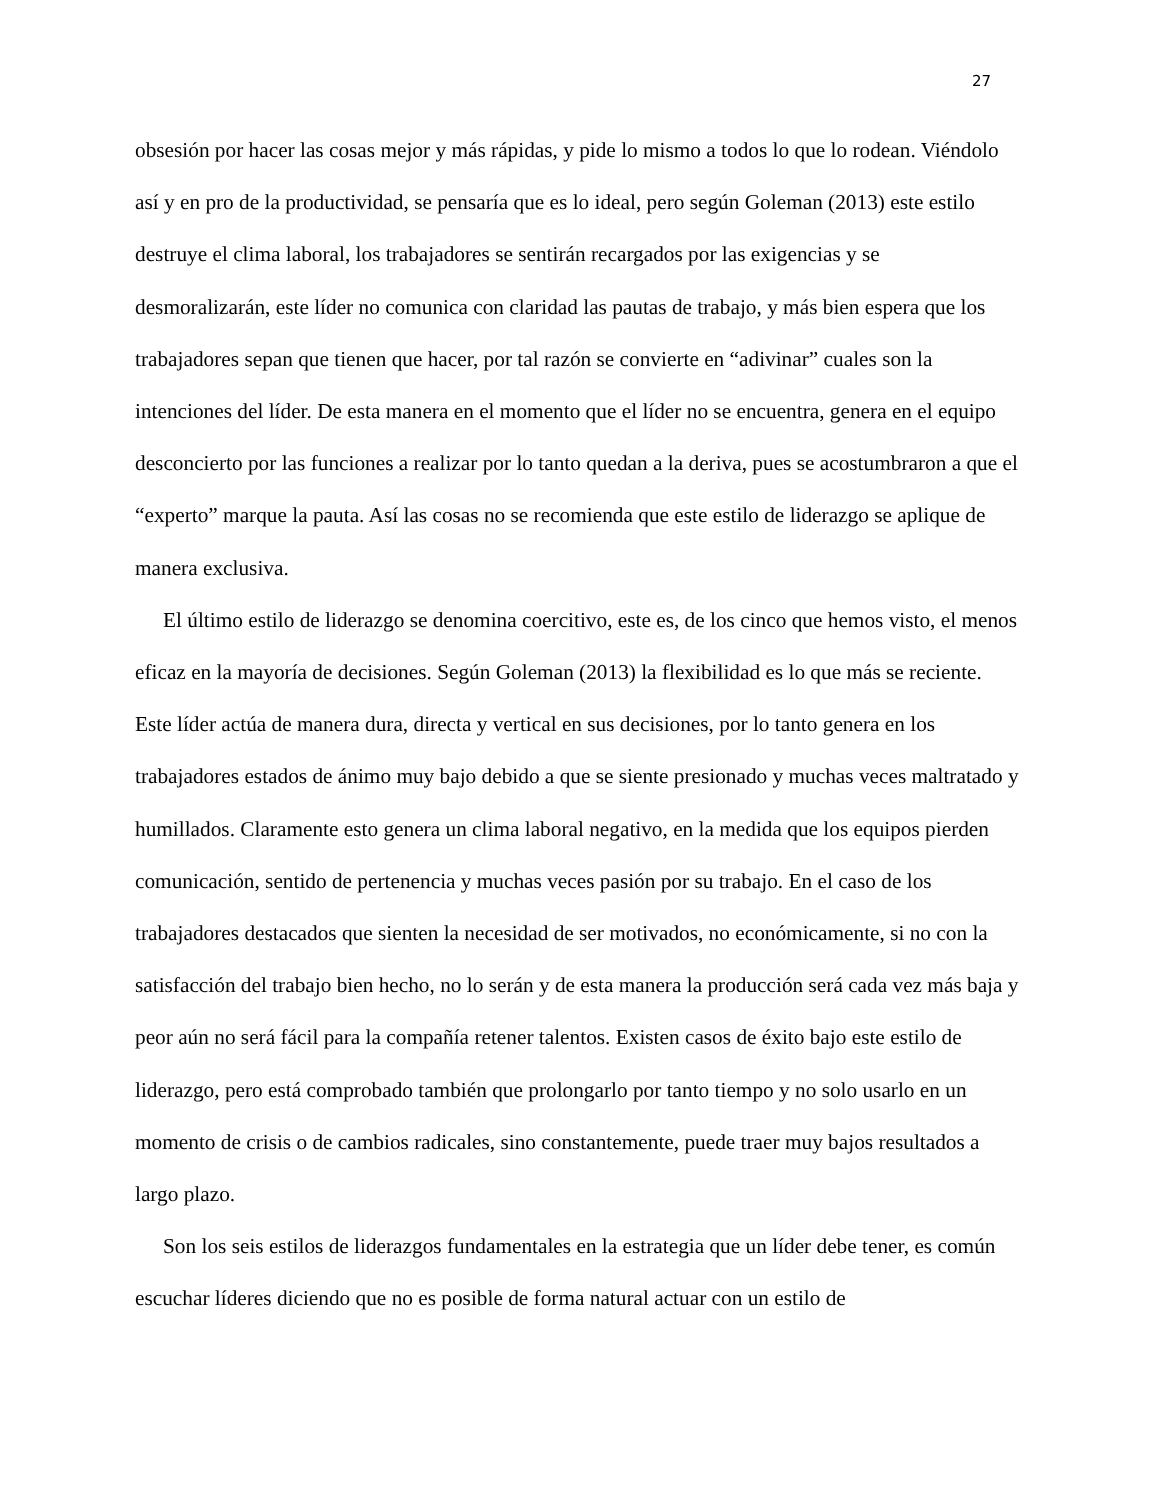27
obsesión por hacer las cosas mejor y más rápidas, y pide lo mismo a todos lo que lo rodean. Viéndolo así y en pro de la productividad, se pensaría que es lo ideal, pero según Goleman (2013) este estilo destruye el clima laboral, los trabajadores se sentirán recargados por las exigencias y se desmoralizarán, este líder no comunica con claridad las pautas de trabajo, y más bien espera que los trabajadores sepan que tienen que hacer, por tal razón se convierte en “adivinar” cuales son la intenciones del líder. De esta manera en el momento que el líder no se encuentra, genera en el equipo desconcierto por las funciones a realizar por lo tanto quedan a la deriva, pues se acostumbraron a que el “experto” marque la pauta. Así las cosas no se recomienda que este estilo de liderazgo se aplique de manera exclusiva.
El último estilo de liderazgo se denomina coercitivo, este es, de los cinco que hemos visto, el menos eficaz en la mayoría de decisiones. Según Goleman (2013) la flexibilidad es lo que más se reciente. Este líder actúa de manera dura, directa y vertical en sus decisiones, por lo tanto genera en los trabajadores estados de ánimo muy bajo debido a que se siente presionado y muchas veces maltratado y humillados. Claramente esto genera un clima laboral negativo, en la medida que los equipos pierden comunicación, sentido de pertenencia y muchas veces pasión por su trabajo. En el caso de los trabajadores destacados que sienten la necesidad de ser motivados, no económicamente, si no con la satisfacción del trabajo bien hecho, no lo serán y de esta manera la producción será cada vez más baja y peor aún no será fácil para la compañía retener talentos. Existen casos de éxito bajo este estilo de liderazgo, pero está comprobado también que prolongarlo por tanto tiempo y no solo usarlo en un momento de crisis o de cambios radicales, sino constantemente, puede traer muy bajos resultados a largo plazo.
Son los seis estilos de liderazgos fundamentales en la estrategia que un líder debe tener, es común escuchar líderes diciendo que no es posible de forma natural actuar con un estilo de